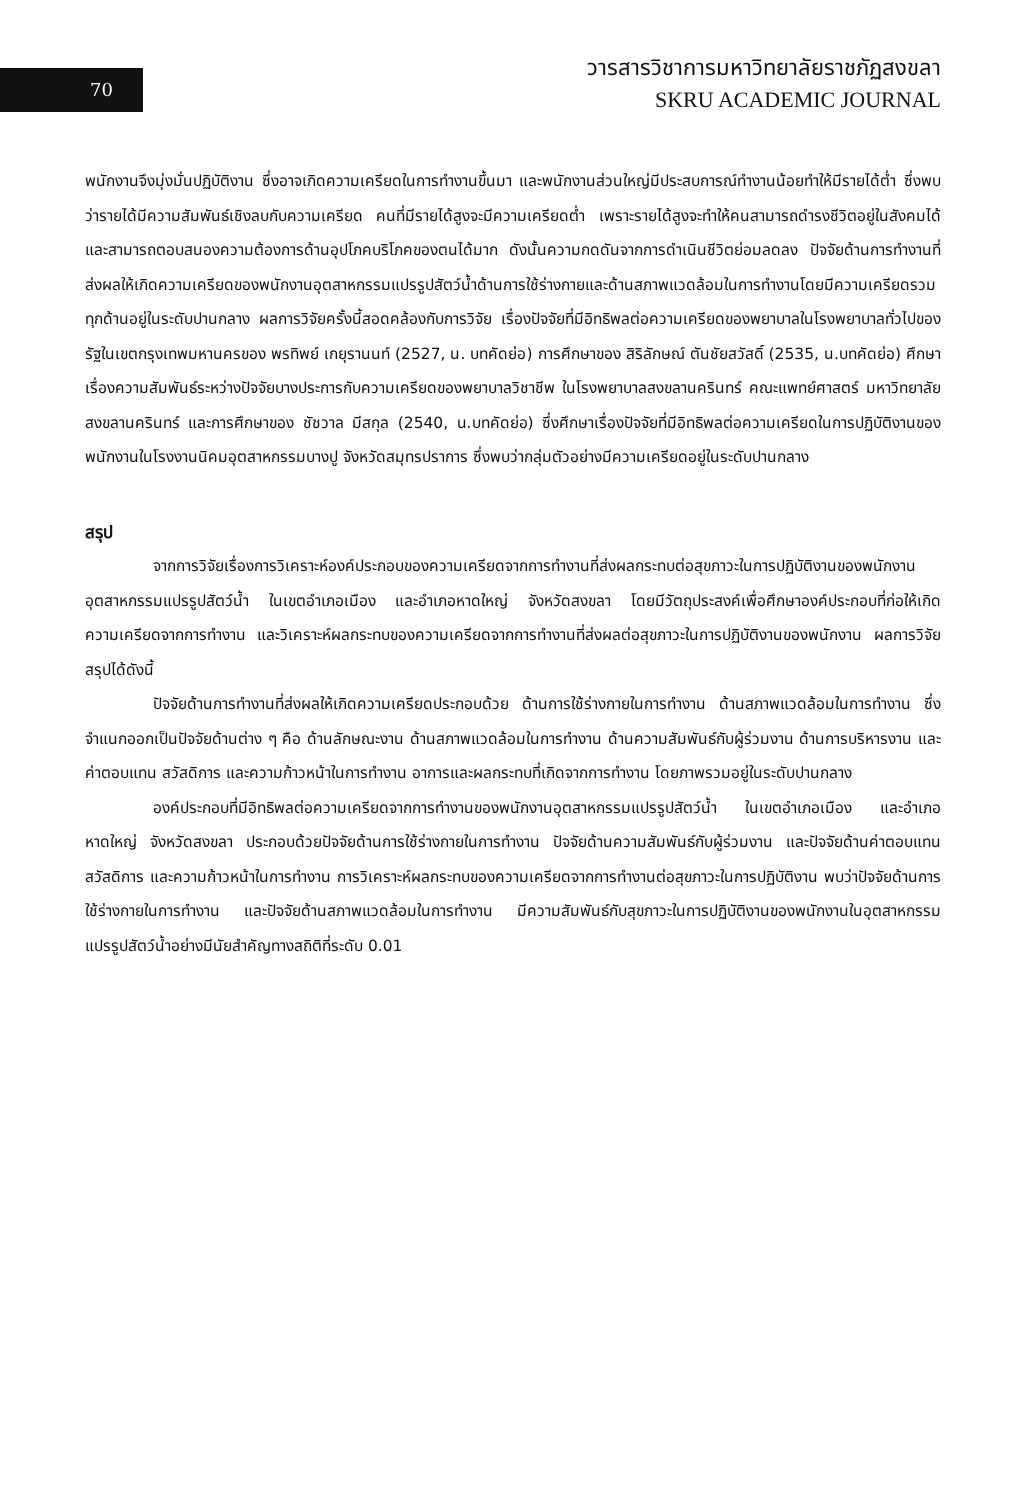70
วารสารวิชาการมหาวิทยาลัยราชภัฏสงขลา
SKRU ACADEMIC JOURNAL
พนักงานจึงมุ่งมั่นปฏิบัติงาน ซึ่งอาจเกิดความเครียดในการทำงานขึ้นมา และพนักงานส่วนใหญ่มีประสบการณ์ทำงานน้อยทำให้มีรายได้ต่ำ ซึ่งพบว่ารายได้มีความสัมพันธ์เชิงลบกับความเครียด คนที่มีรายได้สูงจะมีความเครียดต่ำ เพราะรายได้สูงจะทำให้คนสามารถดำรงชีวิตอยู่ในสังคมได้ และสามารถตอบสนองความต้องการด้านอุปโภคบริโภคของตนได้มาก ดังนั้นความกดดันจากการดำเนินชีวิตย่อมลดลง ปัจจัยด้านการทำงานที่ส่งผลให้เกิดความเครียดของพนักงานอุตสาหกรรมแปรรูปสัตว์น้ำด้านการใช้ร่างกายและด้านสภาพแวดล้อมในการทำงานโดยมีความเครียดรวมทุกด้านอยู่ในระดับปานกลาง ผลการวิจัยครั้งนี้สอดคล้องกับการวิจัย เรื่องปัจจัยที่มีอิทธิพลต่อความเครียดของพยาบาลในโรงพยาบาลทั่วไปของรัฐในเขตกรุงเทพมหานครของ พรทิพย์ เกยุรานนท์ (2527, น. บทคัดย่อ) การศึกษาของ สิริลักษณ์ ตันชัยสวัสดิ์ (2535, น.บทคัดย่อ) ศึกษาเรื่องความสัมพันธ์ระหว่างปัจจัยบางประการกับความเครียดของพยาบาลวิชาชีพ ในโรงพยาบาลสงขลานครินทร์ คณะแพทย์ศาสตร์ มหาวิทยาลัยสงขลานครินทร์ และการศึกษาของ ชัชวาล มีสกุล (2540, น.บทคัดย่อ) ซึ่งศึกษาเรื่องปัจจัยที่มีอิทธิพลต่อความเครียดในการปฏิบัติงานของพนักงานในโรงงานนิคมอุตสาหกรรมบางปู จังหวัดสมุทรปราการ ซึ่งพบว่ากลุ่มตัวอย่างมีความเครียดอยู่ในระดับปานกลาง
สรุป
จากการวิจัยเรื่องการวิเคราะห์องค์ประกอบของความเครียดจากการทำงานที่ส่งผลกระทบต่อสุขภาวะในการปฏิบัติงานของพนักงานอุตสาหกรรมแปรรูปสัตว์น้ำ ในเขตอำเภอเมือง และอำเภอหาดใหญ่ จังหวัดสงขลา โดยมีวัตถุประสงค์เพื่อศึกษาองค์ประกอบที่ก่อให้เกิดความเครียดจากการทำงาน และวิเคราะห์ผลกระทบของความเครียดจากการทำงานที่ส่งผลต่อสุขภาวะในการปฏิบัติงานของพนักงาน ผลการวิจัยสรุปได้ดังนี้
ปัจจัยด้านการทำงานที่ส่งผลให้เกิดความเครียดประกอบด้วย ด้านการใช้ร่างกายในการทำงาน ด้านสภาพแวดล้อมในการทำงาน ซึ่งจำแนกออกเป็นปัจจัยด้านต่าง ๆ คือ ด้านลักษณะงาน ด้านสภาพแวดล้อมในการทำงาน ด้านความสัมพันธ์กับผู้ร่วมงาน ด้านการบริหารงาน และค่าตอบแทน สวัสดิการ และความก้าวหน้าในการทำงาน อาการและผลกระทบที่เกิดจากการทำงาน โดยภาพรวมอยู่ในระดับปานกลาง
องค์ประกอบที่มีอิทธิพลต่อความเครียดจากการทำงานของพนักงานอุตสาหกรรมแปรรูปสัตว์น้ำ ในเขตอำเภอเมือง และอำเภอหาดใหญ่ จังหวัดสงขลา ประกอบด้วยปัจจัยด้านการใช้ร่างกายในการทำงาน ปัจจัยด้านความสัมพันธ์กับผู้ร่วมงาน และปัจจัยด้านค่าตอบแทน สวัสดิการ และความก้าวหน้าในการทำงาน การวิเคราะห์ผลกระทบของความเครียดจากการทำงานต่อสุขภาวะในการปฏิบัติงาน พบว่าปัจจัยด้านการใช้ร่างกายในการทำงาน และปัจจัยด้านสภาพแวดล้อมในการทำงาน มีความสัมพันธ์กับสุขภาวะในการปฏิบัติงานของพนักงานในอุตสาหกรรมแปรรูปสัตว์น้ำอย่างมีนัยสำคัญทางสถิติที่ระดับ 0.01